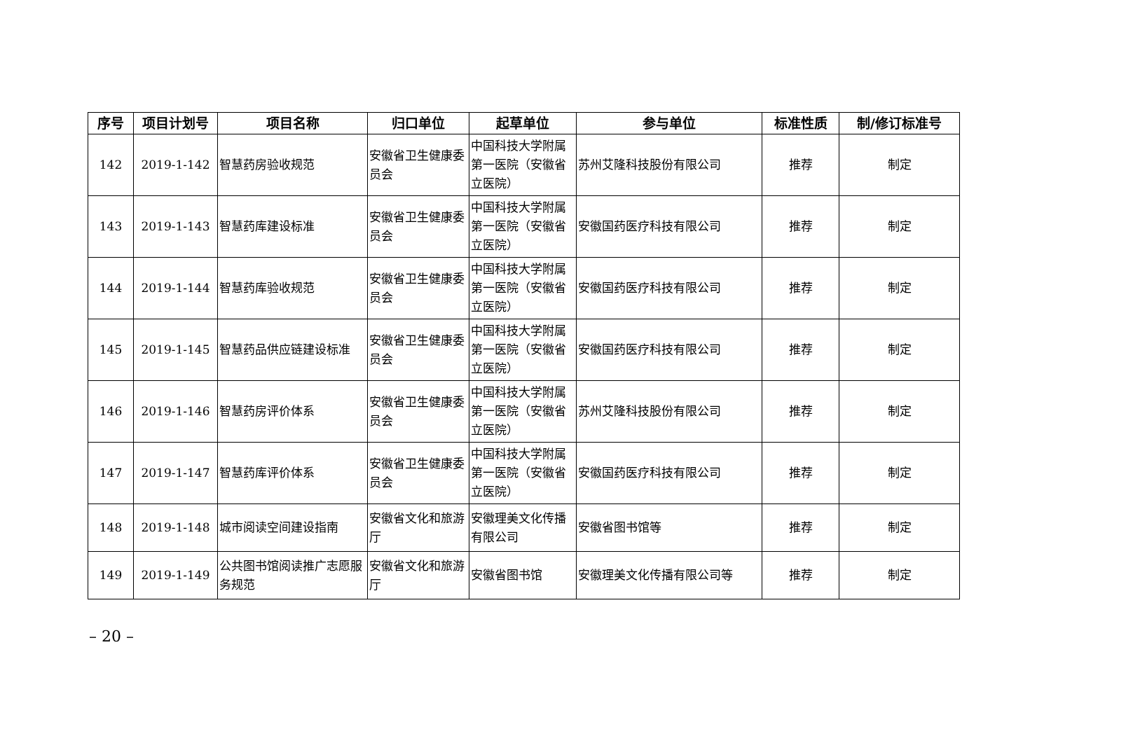| 序号 | 项目计划号 | 项目名称 | 归口单位 | 起草单位 | 参与单位 | 标准性质 | 制/修订标准号 |
| --- | --- | --- | --- | --- | --- | --- | --- |
| 142 | 2019-1-142 | 智慧药房验收规范 | 安徽省卫生健康委员会 | 中国科技大学附属第一医院（安徽省立医院） | 苏州艾隆科技股份有限公司 | 推荐 | 制定 |
| 143 | 2019-1-143 | 智慧药库建设标准 | 安徽省卫生健康委员会 | 中国科技大学附属第一医院（安徽省立医院） | 安徽国药医疗科技有限公司 | 推荐 | 制定 |
| 144 | 2019-1-144 | 智慧药库验收规范 | 安徽省卫生健康委员会 | 中国科技大学附属第一医院（安徽省立医院） | 安徽国药医疗科技有限公司 | 推荐 | 制定 |
| 145 | 2019-1-145 | 智慧药品供应链建设标准 | 安徽省卫生健康委员会 | 中国科技大学附属第一医院（安徽省立医院） | 安徽国药医疗科技有限公司 | 推荐 | 制定 |
| 146 | 2019-1-146 | 智慧药房评价体系 | 安徽省卫生健康委员会 | 中国科技大学附属第一医院（安徽省立医院） | 苏州艾隆科技股份有限公司 | 推荐 | 制定 |
| 147 | 2019-1-147 | 智慧药库评价体系 | 安徽省卫生健康委员会 | 中国科技大学附属第一医院（安徽省立医院） | 安徽国药医疗科技有限公司 | 推荐 | 制定 |
| 148 | 2019-1-148 | 城市阅读空间建设指南 | 安徽省文化和旅游厅 | 安徽理美文化传播有限公司 | 安徽省图书馆等 | 推荐 | 制定 |
| 149 | 2019-1-149 | 公共图书馆阅读推广志愿服务规范 | 安徽省文化和旅游厅 | 安徽省图书馆 | 安徽理美文化传播有限公司等 | 推荐 | 制定 |
– 20 –